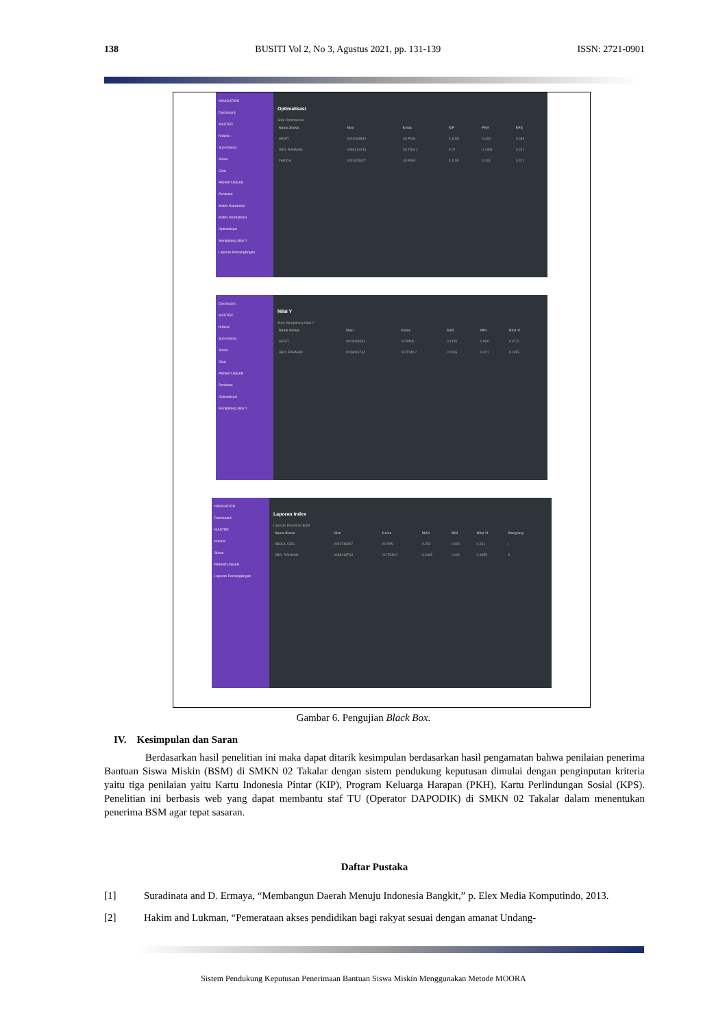138 BUSITI Vol 2, No 3, Agustus 2021, pp. 131-139 ISSN: 2721-0901
NAVIGATION
Dashboard
MASTER
Kriteria
Sub Kriteria
Siswa
Chat
PERHITUNGAN
Penilaian
Matrix Keputusan
Matrix Normalisasi
Optimalisasi
Menghitung Nilai Y
Laporan Penrangkingan
Optimalisasi
Step Optimalisasi
| Nama Siswa | Nisn | Kelas | KIP | PKH | KPS |
| --- | --- | --- | --- | --- | --- |
| HESTI | 0024083594 | XII PMS | 0.1155 | 0.028 | 0.066 |
| ABD. RAHMAN | 0039413744 | XII TSM 2 | 0.07 | 0.1365 | 0.021 |
| FARIDA | 0021651627 | XII PSM | 0.1155 | 0.028 | 0.021 |
Dashboard
MASTER
Kriteria
Sub Kriteria
Siswa
Chat
PERHITUNGAN
Penilaian
Optimalisasi
Menghitung Nilai Y
Nilai Y
Step Menghitung Nilai Y
| Nama Siswa | Nisn | Kelas | MAX | MIN | Nilai YI |
| --- | --- | --- | --- | --- | --- |
| HESTI | 0024083594 | XII PMS | 0.1435 | 0.066 | 0.0775 |
| ABD. RAHMAN | 0039413744 | XII TSM 2 | 0.2065 | 0.021 | 0.1855 |
NAVIGATION
Dashboard
MASTER
Kriteria
Siswa
PERHITUNGAN
Laporan Penrangkingan
Laporan Index
Laporan Penerima BSM
| Nama Siswa | Nisn | Kelas | MAX | MIN | Nilai YI | Rangking |
| --- | --- | --- | --- | --- | --- | --- |
| ABDUL AZIS | 0021746297 | XII RPL | 0.252 | 0.021 | 0.231 | I |
| ABD. RAHMAN | 0039413744 | XII TSM 2 | 0.2065 | 0.021 | 0.1855 | II |
Gambar 6. Pengujian Black Box.
IV. Kesimpulan dan Saran
Berdasarkan hasil penelitian ini maka dapat ditarik kesimpulan berdasarkan hasil pengamatan bahwa penilaian penerima Bantuan Siswa Miskin (BSM) di SMKN 02 Takalar dengan sistem pendukung keputusan dimulai dengan penginputan kriteria yaitu tiga penilaian yaitu Kartu Indonesia Pintar (KIP), Program Keluarga Harapan (PKH), Kartu Perlindungan Sosial (KPS). Penelitian ini berbasis web yang dapat membantu staf TU (Operator DAPODIK) di SMKN 02 Takalar dalam menentukan penerima BSM agar tepat sasaran.
Daftar Pustaka
[1] Suradinata and D. Ermaya, “Membangun Daerah Menuju Indonesia Bangkit,” p. Elex Media Komputindo, 2013.
[2] Hakim and Lukman, “Pemerataan akses pendidikan bagi rakyat sesuai dengan amanat Undang-
Sistem Pendukung Keputusan Penerimaan Bantuan Siswa Miskin Menggunakan Metode MOORA